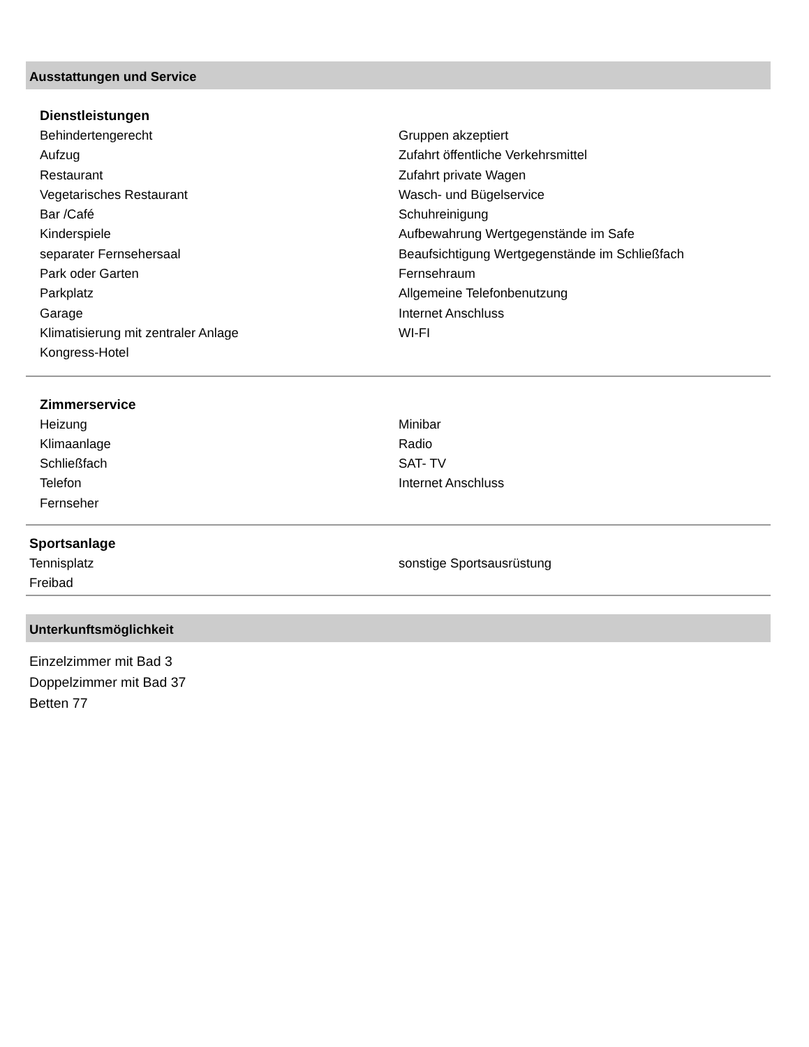Ausstattungen und Service
Dienstleistungen
Behindertengerecht
Aufzug
Restaurant
Vegetarisches Restaurant
Bar /Café
Kinderspiele
separater Fernsehersaal
Park oder Garten
Parkplatz
Garage
Klimatisierung mit zentraler Anlage
Kongress-Hotel
Gruppen akzeptiert
Zufahrt öffentliche Verkehrsmittel
Zufahrt private Wagen
Wasch- und Bügelservice
Schuhreinigung
Aufbewahrung Wertgegenstände im Safe
Beaufsichtigung Wertgegenstände im Schließfach
Fernsehraum
Allgemeine Telefonbenutzung
Internet Anschluss
WI-FI
Zimmerservice
Heizung
Klimaanlage
Schließfach
Telefon
Fernseher
Minibar
Radio
SAT- TV
Internet Anschluss
Sportsanlage
Tennisplatz
Freibad
sonstige Sportsausrüstung
Unterkunftsmöglichkeit
Einzelzimmer mit Bad 3
Doppelzimmer mit Bad 37
Betten 77